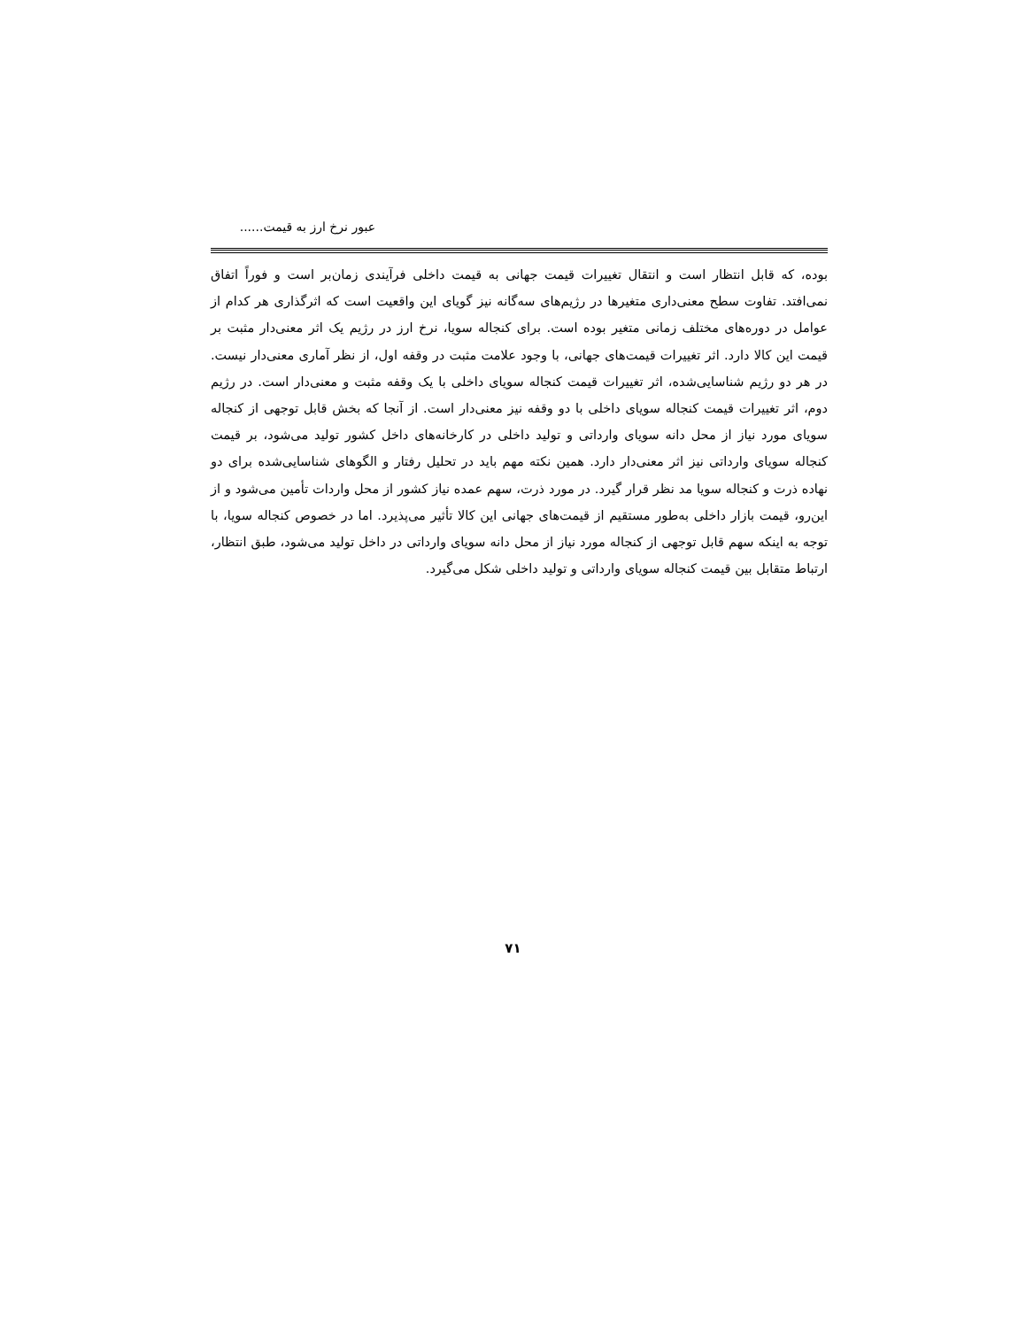عبور نرخ ارز به قیمت......
بوده، که قابل انتظار است و انتقال تغییرات قیمت جهانی به قیمت داخلی فرآیندی زمان‌بر است و فوراً اتفاق نمی‌افتد. تفاوت سطح معنی‌داری متغیرها در رژیم‌های سه‌گانه نیز گویای این واقعیت است که اثرگذاری هر کدام از عوامل در دوره‌های مختلف زمانی متغیر بوده است. برای کنجاله سویا، نرخ ارز در رژیم یک اثر معنی‌دار مثبت بر قیمت این کالا دارد. اثر تغییرات قیمت‌های جهانی، با وجود علامت مثبت در وقفه اول، از نظر آماری معنی‌دار نیست. در هر دو رژیم شناسایی‌شده، اثر تغییرات قیمت کنجاله سویای داخلی با یک وقفه مثبت و معنی‌دار است. در رژیم دوم، اثر تغییرات قیمت کنجاله سویای داخلی با دو وقفه نیز معنی‌دار است. از آنجا که بخش قابل توجهی از کنجاله سویای مورد نیاز از محل دانه سویای وارداتی و تولید داخلی در کارخانه‌های داخل کشور تولید می‌شود، بر قیمت کنجاله سویای وارداتی نیز اثر معنی‌دار دارد. همین نکته مهم باید در تحلیل رفتار و الگوهای شناسایی‌شده برای دو نهاده ذرت و کنجاله سویا مد نظر قرار گیرد. در مورد ذرت، سهم عمده نیاز کشور از محل واردات تأمین می‌شود و از این‌رو، قیمت بازار داخلی به‌طور مستقیم از قیمت‌های جهانی این کالا تأثیر می‌پذیرد. اما در خصوص کنجاله سویا، با توجه به اینکه سهم قابل توجهی از کنجاله مورد نیاز از محل دانه سویای وارداتی در داخل تولید می‌شود، طبق انتظار، ارتباط متقابل بین قیمت کنجاله سویای وارداتی و تولید داخلی شکل می‌گیرد.
۷۱